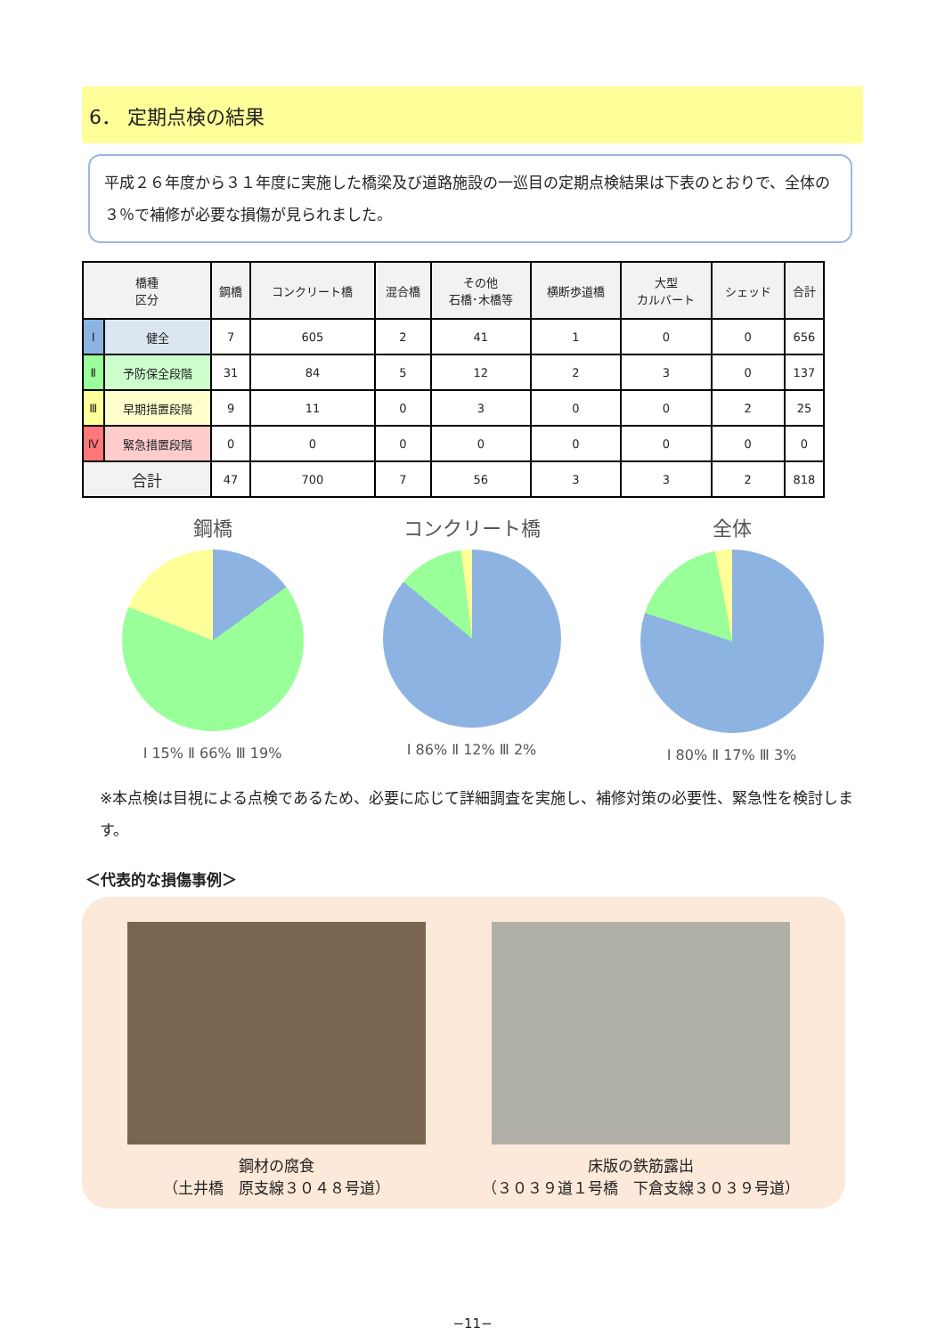6． 定期点検の結果
平成２６年度から３１年度に実施した橋梁及び道路施設の一巡目の定期点検結果は下表のとおりで、全体の３％で補修が必要な損傷が見られました。
| 橋種 区分 | | 鋼橋 | コンクリート橋 | 混合橋 | その他 石橋･木橋等 | 横断歩道橋 | 大型 カルバート | シェッド | 合計 |
| --- | --- | --- | --- | --- | --- | --- | --- | --- | --- |
| Ⅰ | 健全 | 7 | 605 | 2 | 41 | 1 | 0 | 0 | 656 |
| Ⅱ | 予防保全段階 | 31 | 84 | 5 | 12 | 2 | 3 | 0 | 137 |
| Ⅲ | 早期措置段階 | 9 | 11 | 0 | 3 | 0 | 0 | 2 | 25 |
| Ⅳ | 緊急措置段階 | 0 | 0 | 0 | 0 | 0 | 0 | 0 | 0 |
| 合計 | | 47 | 700 | 7 | 56 | 3 | 3 | 2 | 818 |
鋼橋
Ⅰ 15% Ⅱ 66% Ⅲ 19%
コンクリート橋
Ⅰ 86% Ⅱ 12% Ⅲ 2%
全体
Ⅰ 80% Ⅱ 17% Ⅲ 3%
※本点検は目視による点検であるため、必要に応じて詳細調査を実施し、補修対策の必要性、緊急性を検討します。
＜代表的な損傷事例＞
鋼材の腐食
（土井橋　原支線３０４８号道）
床版の鉄筋露出
（３０３９道１号橋　下倉支線３０３９号道）
−11−